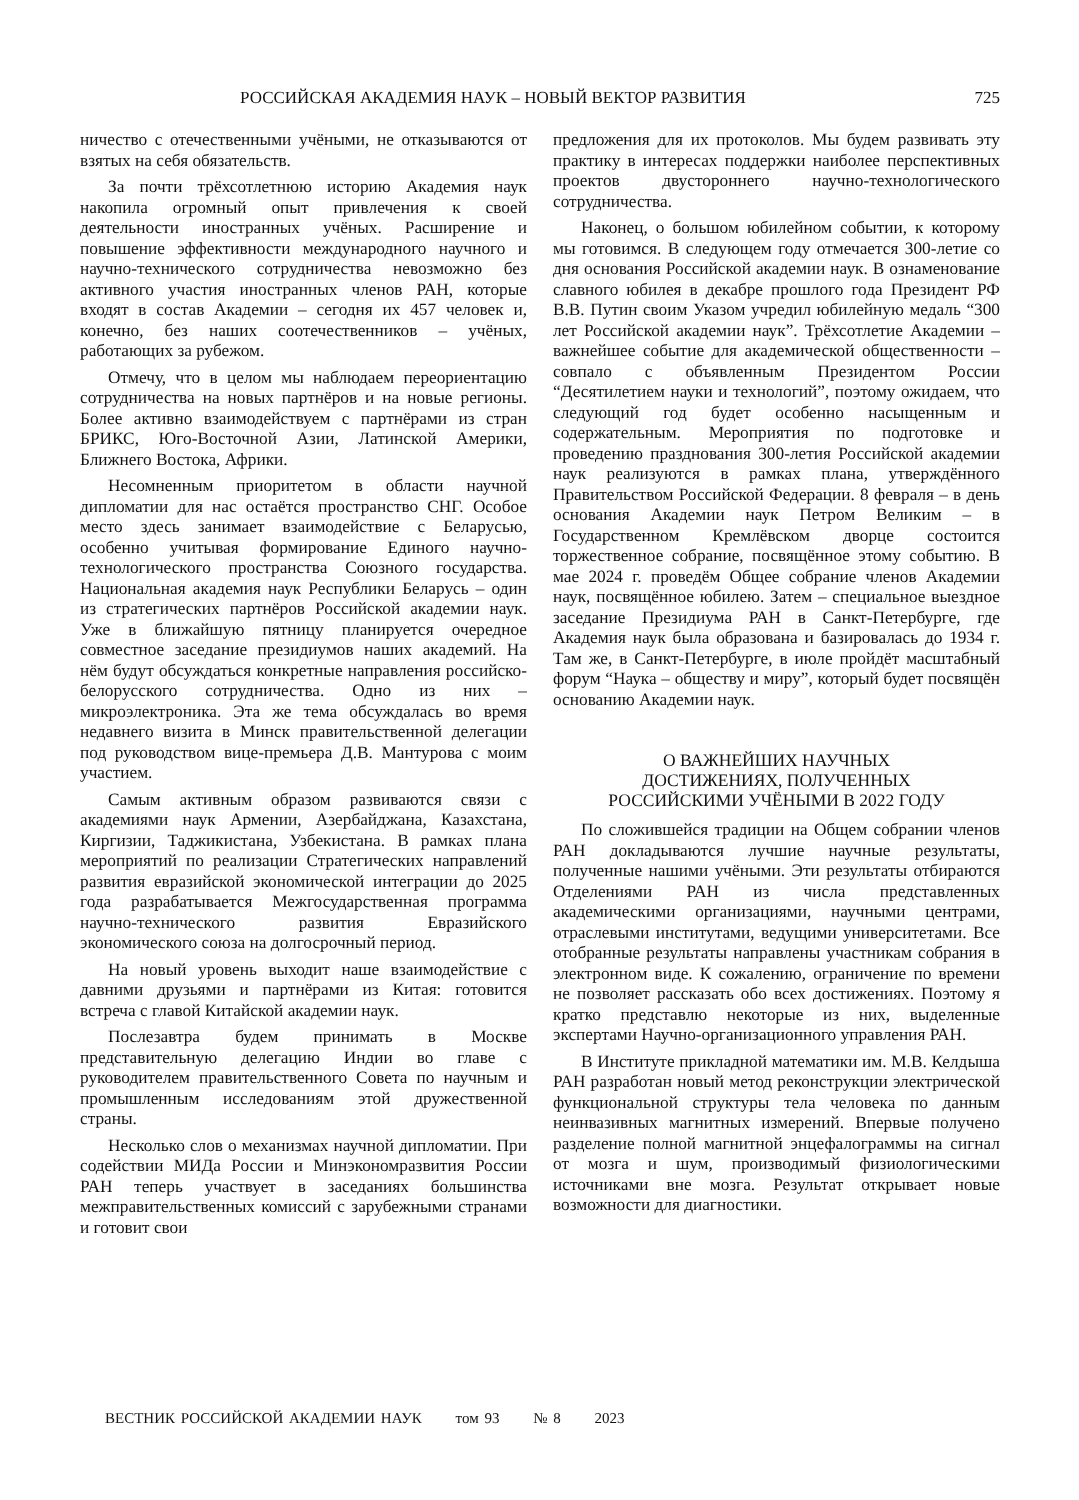РОССИЙСКАЯ АКАДЕМИЯ НАУК – НОВЫЙ ВЕКТОР РАЗВИТИЯ 725
ничество с отечественными учёными, не отказываются от взятых на себя обязательств.
За почти трёхсотлетнюю историю Академия наук накопила огромный опыт привлечения к своей деятельности иностранных учёных. Расширение и повышение эффективности международного научного и научно-технического сотрудничества невозможно без активного участия иностранных членов РАН, которые входят в состав Академии – сегодня их 457 человек и, конечно, без наших соотечественников – учёных, работающих за рубежом.
Отмечу, что в целом мы наблюдаем переориентацию сотрудничества на новых партнёров и на новые регионы. Более активно взаимодействуем с партнёрами из стран БРИКС, Юго-Восточной Азии, Латинской Америки, Ближнего Востока, Африки.
Несомненным приоритетом в области научной дипломатии для нас остаётся пространство СНГ. Особое место здесь занимает взаимодействие с Беларусью, особенно учитывая формирование Единого научно-технологического пространства Союзного государства. Национальная академия наук Республики Беларусь – один из стратегических партнёров Российской академии наук. Уже в ближайшую пятницу планируется очередное совместное заседание президиумов наших академий. На нём будут обсуждаться конкретные направления российско-белорусского сотрудничества. Одно из них – микроэлектроника. Эта же тема обсуждалась во время недавнего визита в Минск правительственной делегации под руководством вице-премьера Д.В. Мантурова с моим участием.
Самым активным образом развиваются связи с академиями наук Армении, Азербайджана, Казахстана, Киргизии, Таджикистана, Узбекистана. В рамках плана мероприятий по реализации Стратегических направлений развития евразийской экономической интеграции до 2025 года разрабатывается Межгосударственная программа научно-технического развития Евразийского экономического союза на долгосрочный период.
На новый уровень выходит наше взаимодействие с давними друзьями и партнёрами из Китая: готовится встреча с главой Китайской академии наук.
Послезавтра будем принимать в Москве представительную делегацию Индии во главе с руководителем правительственного Совета по научным и промышленным исследованиям этой дружественной страны.
Несколько слов о механизмах научной дипломатии. При содействии МИДа России и Минэкономразвития России РАН теперь участвует в заседаниях большинства межправительственных комиссий с зарубежными странами и готовит свои
предложения для их протоколов. Мы будем развивать эту практику в интересах поддержки наиболее перспективных проектов двустороннего научно-технологического сотрудничества.
Наконец, о большом юбилейном событии, к которому мы готовимся. В следующем году отмечается 300-летие со дня основания Российской академии наук. В ознаменование славного юбилея в декабре прошлого года Президент РФ В.В. Путин своим Указом учредил юбилейную медаль “300 лет Российской академии наук”. Трёхсотлетие Академии – важнейшее событие для академической общественности – совпало с объявленным Президентом России “Десятилетием науки и технологий”, поэтому ожидаем, что следующий год будет особенно насыщенным и содержательным. Мероприятия по подготовке и проведению празднования 300-летия Российской академии наук реализуются в рамках плана, утверждённого Правительством Российской Федерации. 8 февраля – в день основания Академии наук Петром Великим – в Государственном Кремлёвском дворце состоится торжественное собрание, посвящённое этому событию. В мае 2024 г. проведём Общее собрание членов Академии наук, посвящённое юбилею. Затем – специальное выездное заседание Президиума РАН в Санкт-Петербурге, где Академия наук была образована и базировалась до 1934 г. Там же, в Санкт-Петербурге, в июле пройдёт масштабный форум “Наука – обществу и миру”, который будет посвящён основанию Академии наук.
О ВАЖНЕЙШИХ НАУЧНЫХ
ДОСТИЖЕНИЯХ, ПОЛУЧЕННЫХ
РОССИЙСКИМИ УЧЁНЫМИ В 2022 ГОДУ
По сложившейся традиции на Общем собрании членов РАН докладываются лучшие научные результаты, полученные нашими учёными. Эти результаты отбираются Отделениями РАН из числа представленных академическими организациями, научными центрами, отраслевыми институтами, ведущими университетами. Все отобранные результаты направлены участникам собрания в электронном виде. К сожалению, ограничение по времени не позволяет рассказать обо всех достижениях. Поэтому я кратко представлю некоторые из них, выделенные экспертами Научно-организационного управления РАН.
В Институте прикладной математики им. М.В. Келдыша РАН разработан новый метод реконструкции электрической функциональной структуры тела человека по данным неинвазивных магнитных измерений. Впервые получено разделение полной магнитной энцефалограммы на сигнал от мозга и шум, производимый физиологическими источниками вне мозга. Результат открывает новые возможности для диагностики.
ВЕСТНИК РОССИЙСКОЙ АКАДЕМИИ НАУК том 93 № 8 2023